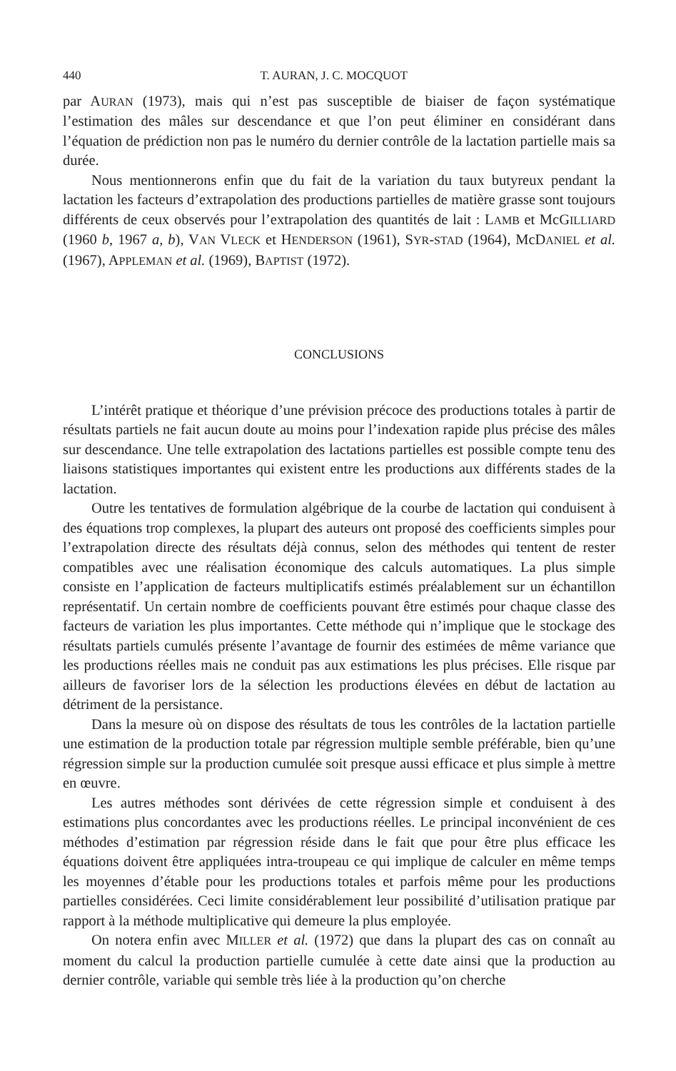440 T. AURAN, J. C. MOCQUOT
par AURAN (1973), mais qui n’est pas susceptible de biaiser de façon systématique l’estimation des mâles sur descendance et que l’on peut éliminer en considérant dans l’équation de prédiction non pas le numéro du dernier contrôle de la lactation partielle mais sa durée.
Nous mentionnerons enfin que du fait de la variation du taux butyreux pendant la lactation les facteurs d’extrapolation des productions partielles de matière grasse sont toujours différents de ceux observés pour l’extrapolation des quantités de lait : LAMB et McGILLIARD (1960 b, 1967 a, b), VAN VLECK et HENDERSON (1961), SYR-STAD (1964), McDANIEL et al. (1967), APPLEMAN et al. (1969), BAPTIST (1972).
CONCLUSIONS
L’intérêt pratique et théorique d’une prévision précoce des productions totales à partir de résultats partiels ne fait aucun doute au moins pour l’indexation rapide plus précise des mâles sur descendance. Une telle extrapolation des lactations partielles est possible compte tenu des liaisons statistiques importantes qui existent entre les productions aux différents stades de la lactation.
Outre les tentatives de formulation algébrique de la courbe de lactation qui conduisent à des équations trop complexes, la plupart des auteurs ont proposé des coefficients simples pour l’extrapolation directe des résultats déjà connus, selon des méthodes qui tentent de rester compatibles avec une réalisation économique des calculs automatiques. La plus simple consiste en l’application de facteurs multiplicatifs estimés préalablement sur un échantillon représentatif. Un certain nombre de coefficients pouvant être estimés pour chaque classe des facteurs de variation les plus importantes. Cette méthode qui n’implique que le stockage des résultats partiels cumulés présente l’avantage de fournir des estimées de même variance que les productions réelles mais ne conduit pas aux estimations les plus précises. Elle risque par ailleurs de favoriser lors de la sélection les productions élevées en début de lactation au détriment de la persistance.
Dans la mesure où on dispose des résultats de tous les contrôles de la lactation partielle une estimation de la production totale par régression multiple semble préférable, bien qu’une régression simple sur la production cumulée soit presque aussi efficace et plus simple à mettre en œuvre.
Les autres méthodes sont dérivées de cette régression simple et conduisent à des estimations plus concordantes avec les productions réelles. Le principal inconvénient de ces méthodes d’estimation par régression réside dans le fait que pour être plus efficace les équations doivent être appliquées intra-troupeau ce qui implique de calculer en même temps les moyennes d’étable pour les productions totales et parfois même pour les productions partielles considérées. Ceci limite considérablement leur possibilité d’utilisation pratique par rapport à la méthode multiplicative qui demeure la plus employée.
On notera enfin avec MILLER et al. (1972) que dans la plupart des cas on connaît au moment du calcul la production partielle cumulée à cette date ainsi que la production au dernier contrôle, variable qui semble très liée à la production qu’on cherche